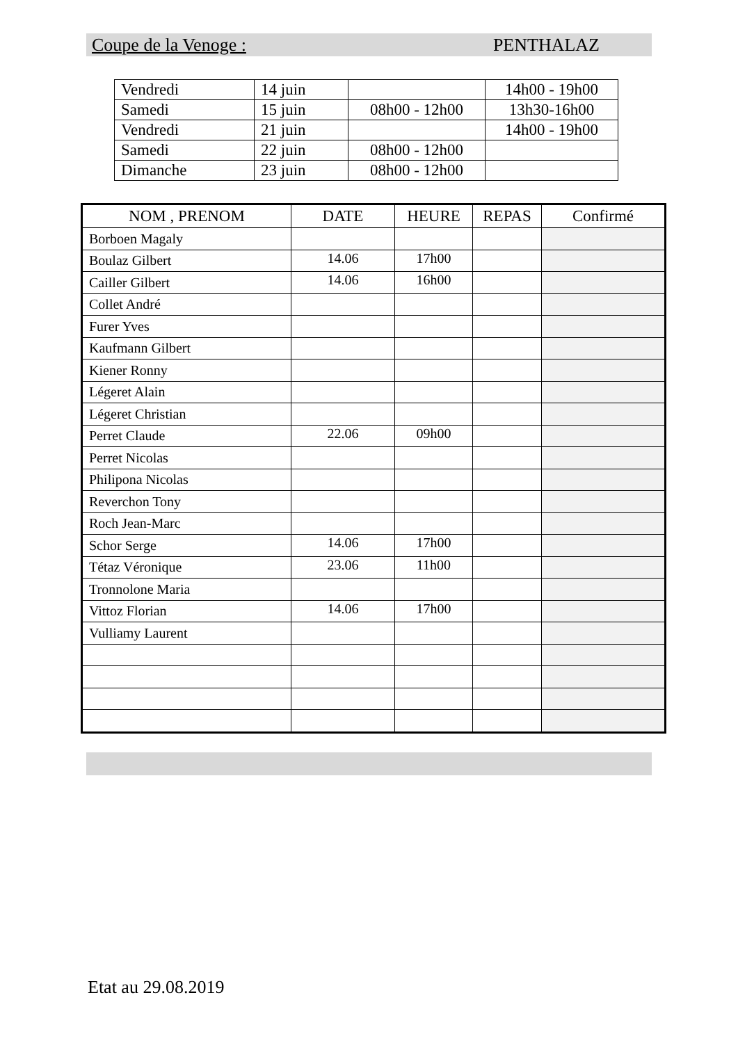Coupe de la Venoge : PENTHALAZ
| Vendredi | 14 juin | | 14h00 - 19h00 |
| Samedi | 15 juin | 08h00 - 12h00 | 13h30-16h00 |
| Vendredi | 21 juin | | 14h00 - 19h00 |
| Samedi | 22 juin | 08h00 - 12h00 | |
| Dimanche | 23 juin | 08h00 - 12h00 | |
| NOM , PRENOM | DATE | HEURE | REPAS | Confirmé |
| --- | --- | --- | --- | --- |
| Borboen Magaly | | | | |
| Boulaz Gilbert | 14.06 | 17h00 | | |
| Cailler Gilbert | 14.06 | 16h00 | | |
| Collet André | | | | |
| Furer Yves | | | | |
| Kaufmann Gilbert | | | | |
| Kiener Ronny | | | | |
| Légeret Alain | | | | |
| Légeret Christian | | | | |
| Perret Claude | 22.06 | 09h00 | | |
| Perret Nicolas | | | | |
| Philipona Nicolas | | | | |
| Reverchon Tony | | | | |
| Roch Jean-Marc | | | | |
| Schor Serge | 14.06 | 17h00 | | |
| Tétaz Véronique | 23.06 | 11h00 | | |
| Tronnolone Maria | | | | |
| Vittoz Florian | 14.06 | 17h00 | | |
| Vulliamy Laurent | | | | |
Etat au 29.08.2019